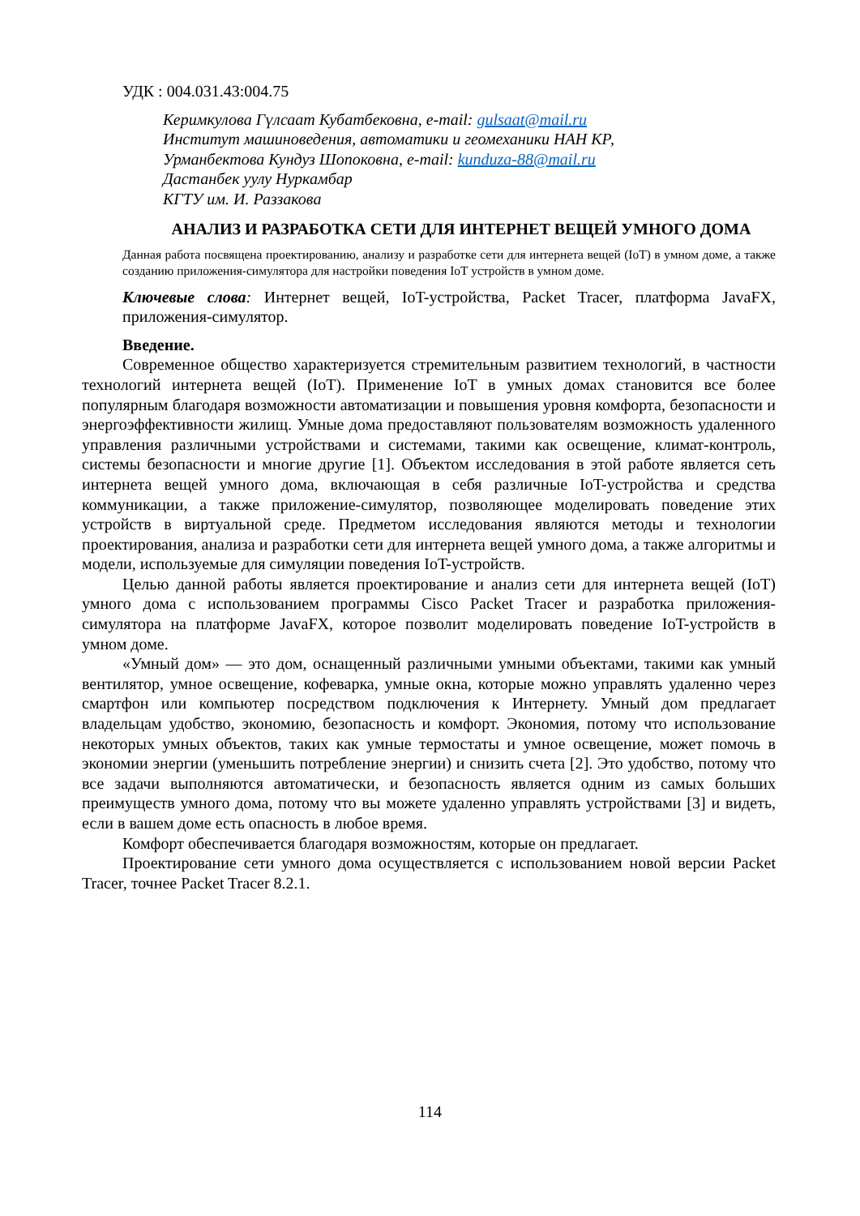УДК : 004.031.43:004.75
Керимкулова Гүлсаат Кубатбековна, e-mail: gulsaat@mail.ru
Институт машиноведения, автоматики и геомеханики НАН КР,
Урманбектова Кундуз Шопоковна, e-mail: kunduza-88@mail.ru
Дастанбек уулу Нуркамбар
КГТУ им. И. Раззакова
АНАЛИЗ И РАЗРАБОТКА СЕТИ ДЛЯ ИНТЕРНЕТ ВЕЩЕЙ УМНОГО ДОМА
Данная работа посвящена проектированию, анализу и разработке сети для интернета вещей (IoT) в умном доме, а также созданию приложения-симулятора для настройки поведения IoT устройств в умном доме.
Ключевые слова: Интернет вещей, IoT-устройства, Packet Tracer, платформа JavaFX, приложения-симулятор.
Введение.
Современное общество характеризуется стремительным развитием технологий, в частности технологий интернета вещей (IoT). Применение IoT в умных домах становится все более популярным благодаря возможности автоматизации и повышения уровня комфорта, безопасности и энергоэффективности жилищ. Умные дома предоставляют пользователям возможность удаленного управления различными устройствами и системами, такими как освещение, климат-контроль, системы безопасности и многие другие [1]. Объектом исследования в этой работе является сеть интернета вещей умного дома, включающая в себя различные IoT-устройства и средства коммуникации, а также приложение-симулятор, позволяющее моделировать поведение этих устройств в виртуальной среде. Предметом исследования являются методы и технологии проектирования, анализа и разработки сети для интернета вещей умного дома, а также алгоритмы и модели, используемые для симуляции поведения IoT-устройств.
Целью данной работы является проектирование и анализ сети для интернета вещей (IoT) умного дома с использованием программы Cisco Packet Tracer и разработка приложения-симулятора на платформе JavaFX, которое позволит моделировать поведение IoT-устройств в умном доме.
«Умный дом» — это дом, оснащенный различными умными объектами, такими как умный вентилятор, умное освещение, кофеварка, умные окна, которые можно управлять удаленно через смартфон или компьютер посредством подключения к Интернету. Умный дом предлагает владельцам удобство, экономию, безопасность и комфорт. Экономия, потому что использование некоторых умных объектов, таких как умные термостаты и умное освещение, может помочь в экономии энергии (уменьшить потребление энергии) и снизить счета [2]. Это удобство, потому что все задачи выполняются автоматически, и безопасность является одним из самых больших преимуществ умного дома, потому что вы можете удаленно управлять устройствами [3] и видеть, если в вашем доме есть опасность в любое время.
Комфорт обеспечивается благодаря возможностям, которые он предлагает.
Проектирование сети умного дома осуществляется с использованием новой версии Packet Tracer, точнее Packet Tracer 8.2.1.
114